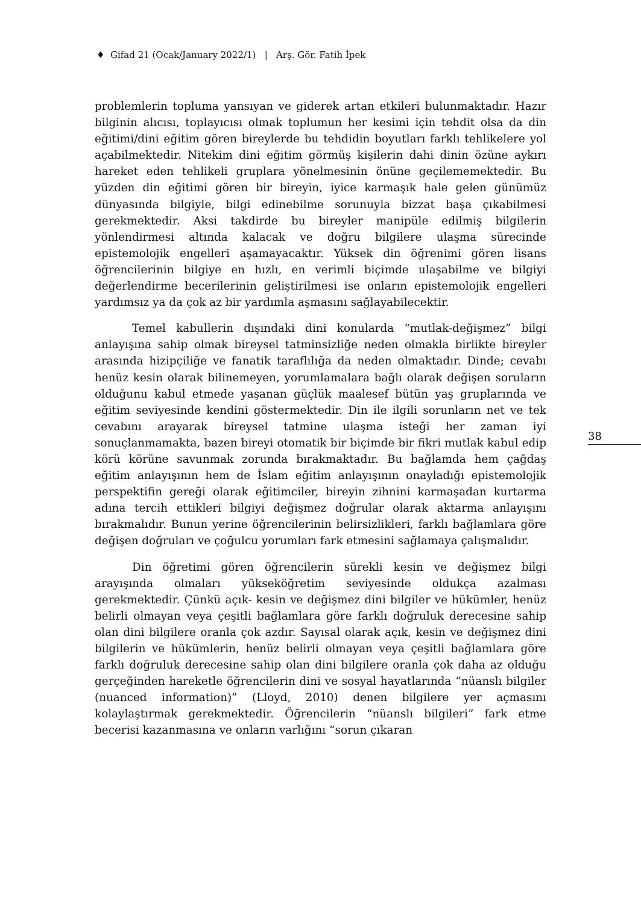♦ Gifad 21 (Ocak/January 2022/1) | Arş. Gör. Fatih İpek
problemlerin topluma yansıyan ve giderek artan etkileri bulunmaktadır. Hazır bilginin alıcısı, toplayıcısı olmak toplumun her kesimi için tehdit olsa da din eğitimi/dini eğitim gören bireylerde bu tehdidin boyutları farklı tehlikelere yol açabilmektedir. Nitekim dini eğitim görmüş kişilerin dahi dinin özüne aykırı hareket eden tehlikeli gruplara yönelmesinin önüne geçilememektedir. Bu yüzden din eğitimi gören bir bireyin, iyice karmaşık hale gelen günümüz dünyasında bilgiyle, bilgi edinebilme sorunuyla bizzat başa çıkabilmesi gerekmektedir. Aksi takdirde bu bireyler manipüle edilmiş bilgilerin yönlendirmesi altında kalacak ve doğru bilgilere ulaşma sürecinde epistemolojik engelleri aşamayacaktır. Yüksek din öğrenimi gören lisans öğrencilerinin bilgiye en hızlı, en verimli biçimde ulaşabilme ve bilgiyi değerlendirme becerilerinin geliştirilmesi ise onların epistemolojik engelleri yardımsız ya da çok az bir yardımla aşmasını sağlayabilecektir.
Temel kabullerin dışındaki dini konularda “mutlak-değişmez” bilgi anlayışına sahip olmak bireysel tatminsizliğe neden olmakla birlikte bireyler arasında hizipçiliğe ve fanatik taraflılığa da neden olmaktadır. Dinde; cevabı henüz kesin olarak bilinemeyen, yorumlamalara bağlı olarak değişen soruların olduğunu kabul etmede yaşanan güçlük maalesef bütün yaş gruplarında ve eğitim seviyesinde kendini göstermektedir. Din ile ilgili sorunların net ve tek cevabını arayarak bireysel tatmine ulaşma isteği her zaman iyi sonuçlanmamakta, bazen bireyi otomatik bir biçimde bir fikri mutlak kabul edip körü körüne savunmak zorunda bırakmaktadır. Bu bağlamda hem çağdaş eğitim anlayışının hem de İslam eğitim anlayışının onayladığı epistemolojik perspektifin gereği olarak eğitimciler, bireyin zihnini karmaşadan kurtarma adına tercih ettikleri bilgiyi değişmez doğrular olarak aktarma anlayışını bırakmalıdır. Bunun yerine öğrencilerinin belirsizlikleri, farklı bağlamlara göre değişen doğruları ve çoğulcu yorumları fark etmesini sağlamaya çalışmalıdır.
Din öğretimi gören öğrencilerin sürekli kesin ve değişmez bilgi arayışında olmaları yükseköğretim seviyesinde oldukça azalması gerekmektedir. Çünkü açık- kesin ve değişmez dini bilgiler ve hükümler, henüz belirli olmayan veya çeşitli bağlamlara göre farklı doğruluk derecesine sahip olan dini bilgilere oranla çok azdır. Sayısal olarak açık, kesin ve değişmez dini bilgilerin ve hükümlerin, henüz belirli olmayan veya çeşitli bağlamlara göre farklı doğruluk derecesine sahip olan dini bilgilere oranla çok daha az olduğu gerçeğinden hareketle öğrencilerin dini ve sosyal hayatlarında “nüanslı bilgiler (nuanced information)” (Lloyd, 2010) denen bilgilere yer açmasını kolaylaştırmak gerekmektedir. Öğrencilerin “nüanslı bilgileri” fark etme becerisi kazanmasına ve onların varlığını “sorun çıkaran
38